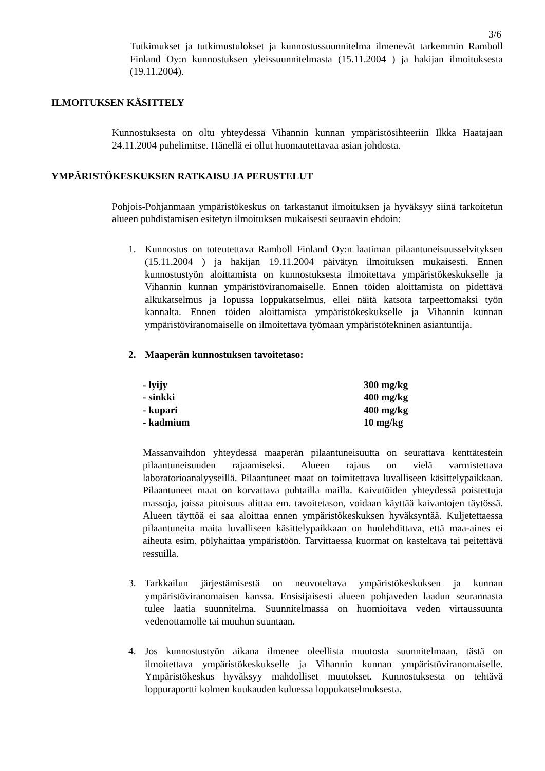3/6
Tutkimukset ja tutkimustulokset ja kunnostussuunnitelma ilmenevät tarkemmin Ramboll Finland Oy:n kunnostuksen yleissuunnitelmasta (15.11.2004 ) ja hakijan ilmoituksesta (19.11.2004).
ILMOITUKSEN KÄSITTELY
Kunnostuksesta on oltu yhteydessä Vihannin kunnan ympäristösihteeriin Ilkka Haatajaan 24.11.2004 puhelimitse. Hänellä ei ollut huomautettavaa asian johdosta.
YMPÄRISTÖKESKUKSEN RATKAISU JA PERUSTELUT
Pohjois-Pohjanmaan ympäristökeskus on tarkastanut ilmoituksen ja hyväksyy siinä tarkoitetun alueen puhdistamisen esitetyn ilmoituksen mukaisesti seuraavin ehdoin:
1. Kunnostus on toteutettava Ramboll Finland Oy:n laatiman pilaantuneisuusselvityksen (15.11.2004 ) ja hakijan 19.11.2004 päivätyn ilmoituksen mukaisesti. Ennen kunnostustyön aloittamista on kunnostuksesta ilmoitettava ympäristökeskukselle ja Vihannin kunnan ympäristöviranomaiselle. Ennen töiden aloittamista on pidettävä alkukatselmus ja lopussa loppukatselmus, ellei näitä katsota tarpeettomaksi työn kannalta. Ennen töiden aloittamista ympäristökeskukselle ja Vihannin kunnan ympäristöviranomaiselle on ilmoitettava työmaan ympäristötekninen asiantuntija.
2. Maaperän kunnostuksen tavoitetaso:
| - lyijy | 300 mg/kg |
| - sinkki | 400 mg/kg |
| - kupari | 400 mg/kg |
| - kadmium | 10 mg/kg |
Massanvaihdon yhteydessä maaperän pilaantuneisuutta on seurattava kenttätestein pilaantuneisuuden rajaamiseksi. Alueen rajaus on vielä varmistettava laboratorioanalyyseillä. Pilaantuneet maat on toimitettava luvalliseen käsittelypaikkaan. Pilaantuneet maat on korvattava puhtailla mailla. Kaivutöiden yhteydessä poistettuja massoja, joissa pitoisuus alittaa em. tavoitetason, voidaan käyttää kaivantojen täytössä. Alueen täyttöä ei saa aloittaa ennen ympäristökeskuksen hyväksyntää. Kuljetettaessa pilaantuneita maita luvalliseen käsittelypaikkaan on huolehdittava, että maa-aines ei aiheuta esim. pölyhaittaa ympäristöön. Tarvittaessa kuormat on kasteltava tai peitettävä ressuilla.
3. Tarkkailun järjestämisestä on neuvoteltava ympäristökeskuksen ja kunnan ympäristöviranomaisen kanssa. Ensisijaisesti alueen pohjaveden laadun seurannasta tulee laatia suunnitelma. Suunnitelmassa on huomioitava veden virtaussuunta vedenottamolle tai muuhun suuntaan.
4. Jos kunnostustyön aikana ilmenee oleellista muutosta suunnitelmaan, tästä on ilmoitettava ympäristökeskukselle ja Vihannin kunnan ympäristöviranomaiselle. Ympäristökeskus hyväksyy mahdolliset muutokset. Kunnostuksesta on tehtävä loppuraportti kolmen kuukauden kuluessa loppukatselmuksesta.